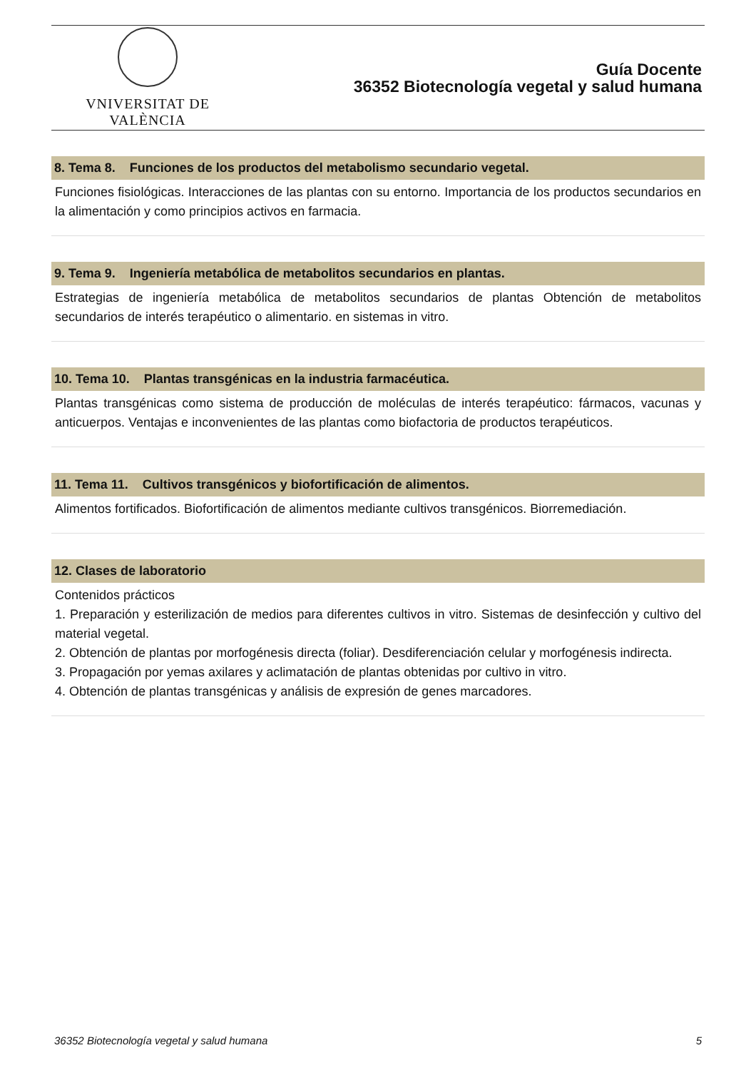VNIVERSITAT DE VALÈNCIA
Guía Docente
36352 Biotecnología vegetal y salud humana
8. Tema 8. Funciones de los productos del metabolismo secundario vegetal.
Funciones fisiológicas. Interacciones de las plantas con su entorno. Importancia de los productos secundarios en la alimentación y como principios activos en farmacia.
9. Tema 9. Ingeniería metabólica de metabolitos secundarios en plantas.
Estrategias de ingeniería metabólica de metabolitos secundarios de plantas Obtención de metabolitos secundarios de interés terapéutico o alimentario. en sistemas in vitro.
10. Tema 10. Plantas transgénicas en la industria farmacéutica.
Plantas transgénicas como sistema de producción de moléculas de interés terapéutico: fármacos, vacunas y anticuerpos. Ventajas e inconvenientes de las plantas como biofactoria de productos terapéuticos.
11. Tema 11. Cultivos transgénicos y biofortificación de alimentos.
Alimentos fortificados. Biofortificación de alimentos mediante cultivos transgénicos. Biorremediación.
12. Clases de laboratorio
Contenidos prácticos
1. Preparación y esterilización de medios para diferentes cultivos in vitro. Sistemas de desinfección y cultivo del material vegetal.
2. Obtención de plantas por morfogénesis directa (foliar). Desdiferenciación celular y morfogénesis indirecta.
3. Propagación por yemas axilares y aclimatación de plantas obtenidas por cultivo in vitro.
4. Obtención de plantas transgénicas y análisis de expresión de genes marcadores.
36352 Biotecnología vegetal y salud humana 5